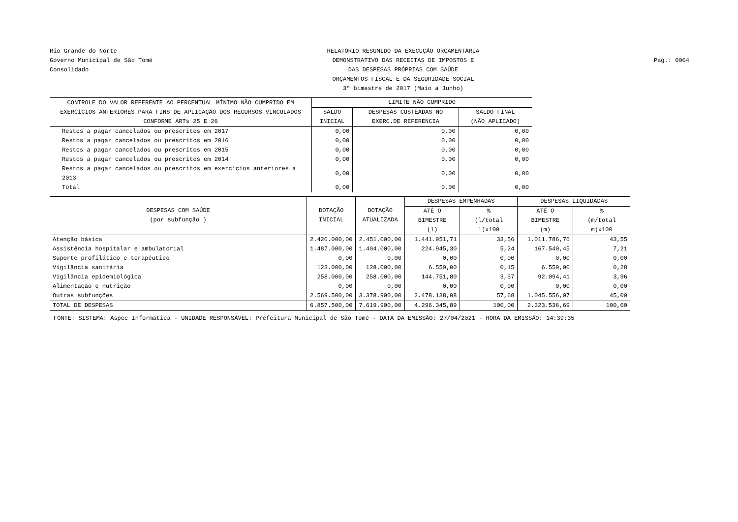Rio Grande do Norte
Governo Municipal de São Tomé
Consolidado
RELATÓRIO RESUMIDO DA EXECUÇÃO ORÇAMENTÁRIA
DEMONSTRATIVO DAS RECEITAS DE IMPOSTOS E
DAS DESPESAS PRÓPRIAS COM SAÚDE
ORÇAMENTOS FISCAL E DA SEGURIDADE SOCIAL
3º bimestre de 2017 (Maio a Junho)
Pag.: 0004
| CONTROLE DO VALOR REFERENTE AO PERCENTUAL MÍNIMO NÃO CUMPRIDO EM EXERCÍCIOS ANTERIORES PARA FINS DE APLICAÇÃO DOS RECURSOS VINCULADOS CONFORME ARTs 25 E 26 | LIMITE NÃO CUMPRIDO | | |
| --- | --- | --- | --- |
| | SALDO INICIAL | DESPESAS CUSTEADAS NO EXERC.DE REFERENCIA | SALDO FINAL (NÃO APLICADO) |
| Restos a pagar cancelados ou prescritos em 2017 | 0,00 | 0,00 | 0,00 |
| Restos a pagar cancelados ou prescritos em 2016 | 0,00 | 0,00 | 0,00 |
| Restos a pagar cancelados ou prescritos em 2015 | 0,00 | 0,00 | 0,00 |
| Restos a pagar cancelados ou prescritos em 2014 | 0,00 | 0,00 | 0,00 |
| Restos a pagar cancelados ou prescritos em exercícios anteriores a 2013 | 0,00 | 0,00 | 0,00 |
| Total | 0,00 | 0,00 | 0,00 |
| DESPESAS COM SAÚDE (por subfunção ) | DOTAÇÃO INICIAL | DOTAÇÃO ATUALIZADA | DESPESAS EMPENHADAS | | DESPESAS LIQUIDADAS | |
| --- | --- | --- | --- | --- | --- | --- |
| | | | ATÉ O BIMESTRE (l) | % (l/total l)x100 | ATÉ O BIMESTRE (m) | % (m/total m)x100 |
| Atenção básica | 2.420.000,00 | 2.451.000,00 | 1.441.951,71 | 33,56 | 1.011.786,76 | 43,55 |
| Assistência hospitalar e ambulatorial | 1.487.000,00 | 1.404.000,00 | 224.945,30 | 5,24 | 167.540,45 | 7,21 |
| Suporte profilático e terapêutico | 0,00 | 0,00 | 0,00 | 0,00 | 0,00 | 0,00 |
| Vigilância sanitária | 123.000,00 | 128.000,00 | 6.559,00 | 0,15 | 6.559,00 | 0,28 |
| Vigilância epidemiológica | 258.000,00 | 258.000,00 | 144.751,80 | 3,37 | 92.094,41 | 3,96 |
| Alimentação e nutrição | 0,00 | 0,00 | 0,00 | 0,00 | 0,00 | 0,00 |
| Outras subfunções | 2.569.500,00 | 3.378.900,00 | 2.478.138,08 | 57,68 | 1.045.556,07 | 45,00 |
| TOTAL DE DESPESAS | 6.857.500,00 | 7.619.900,00 | 4.296.345,89 | 100,00 | 2.323.536,69 | 100,00 |
FONTE: SISTEMA: Aspec Informática - UNIDADE RESPONSÁVEL: Prefeitura Municipal de São Tomé - DATA DA EMISSÃO: 27/04/2021 - HORA DA EMISSÃO: 14:39:35